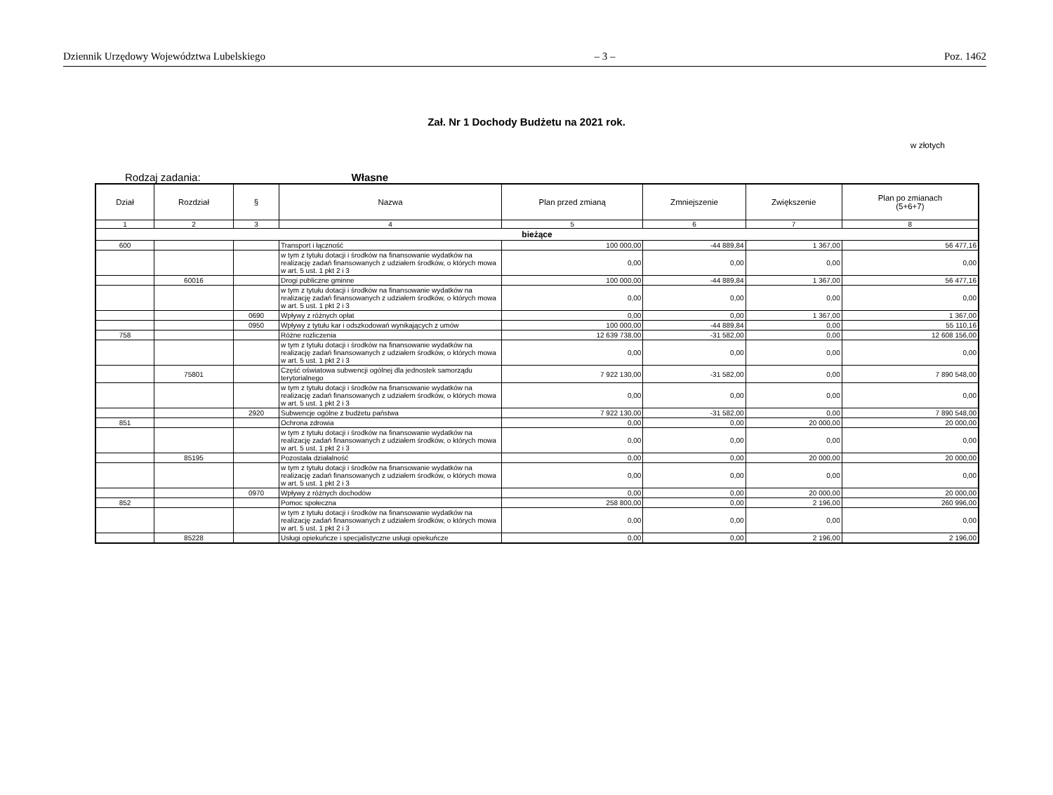Dziennik Urzędowy Województwa Lubelskiego – 3 – Poz. 1462
Zał. Nr 1 Dochody Budżetu na 2021 rok.
w złotych
Rodzaj zadania: Własne
| Dział | Rozdział | § | Nazwa | Plan przed zmianą | Zmniejszenie | Zwiększenie | Plan po zmianach (5+6+7) |
| --- | --- | --- | --- | --- | --- | --- | --- |
| 1 | 2 | 3 | 4 | 5 | 6 | 7 | 8 |
| bieżące | | | | | | | |
| 600 | | | Transport i łączność | 100 000,00 | -44 889,84 | 1 367,00 | 56 477,16 |
| | | | w tym z tytułu dotacji i środków na finansowanie wydatków na realizację zadań finansowanych z udziałem środków, o których mowa w art. 5 ust. 1 pkt 2 i 3 | 0,00 | 0,00 | 0,00 | 0,00 |
| | 60016 | | Drogi publiczne gminne | 100 000,00 | -44 889,84 | 1 367,00 | 56 477,16 |
| | | | w tym z tytułu dotacji i środków na finansowanie wydatków na realizację zadań finansowanych z udziałem środków, o których mowa w art. 5 ust. 1 pkt 2 i 3 | 0,00 | 0,00 | 0,00 | 0,00 |
| | | 0690 | Wpływy z różnych opłat | 0,00 | 0,00 | 1 367,00 | 1 367,00 |
| | | 0950 | Wpływy z tytułu kar i odszkodowań wynikających z umów | 100 000,00 | -44 889,84 | 0,00 | 55 110,16 |
| 758 | | | Różne rozliczenia | 12 639 738,00 | -31 582,00 | 0,00 | 12 608 156,00 |
| | | | w tym z tytułu dotacji i środków na finansowanie wydatków na realizację zadań finansowanych z udziałem środków, o których mowa w art. 5 ust. 1 pkt 2 i 3 | 0,00 | 0,00 | 0,00 | 0,00 |
| | 75801 | | Część oświatowa subwencji ogólnej dla jednostek samorządu terytorialnego | 7 922 130,00 | -31 582,00 | 0,00 | 7 890 548,00 |
| | | | w tym z tytułu dotacji i środków na finansowanie wydatków na realizację zadań finansowanych z udziałem środków, o których mowa w art. 5 ust. 1 pkt 2 i 3 | 0,00 | 0,00 | 0,00 | 0,00 |
| | | 2920 | Subwencje ogólne z budżetu państwa | 7 922 130,00 | -31 582,00 | 0,00 | 7 890 548,00 |
| 851 | | | Ochrona zdrowia | 0,00 | 0,00 | 20 000,00 | 20 000,00 |
| | | | w tym z tytułu dotacji i środków na finansowanie wydatków na realizację zadań finansowanych z udziałem środków, o których mowa w art. 5 ust. 1 pkt 2 i 3 | 0,00 | 0,00 | 0,00 | 0,00 |
| | 85195 | | Pozostała działalność | 0,00 | 0,00 | 20 000,00 | 20 000,00 |
| | | | w tym z tytułu dotacji i środków na finansowanie wydatków na realizację zadań finansowanych z udziałem środków, o których mowa w art. 5 ust. 1 pkt 2 i 3 | 0,00 | 0,00 | 0,00 | 0,00 |
| | | 0970 | Wpływy z różnych dochodów | 0,00 | 0,00 | 20 000,00 | 20 000,00 |
| 852 | | | Pomoc społeczna | 258 800,00 | 0,00 | 2 196,00 | 260 996,00 |
| | | | w tym z tytułu dotacji i środków na finansowanie wydatków na realizację zadań finansowanych z udziałem środków, o których mowa w art. 5 ust. 1 pkt 2 i 3 | 0,00 | 0,00 | 0,00 | 0,00 |
| | 85228 | | Usługi opiekuńcze i specjalistyczne usługi opiekuńcze | 0,00 | 0,00 | 2 196,00 | 2 196,00 |